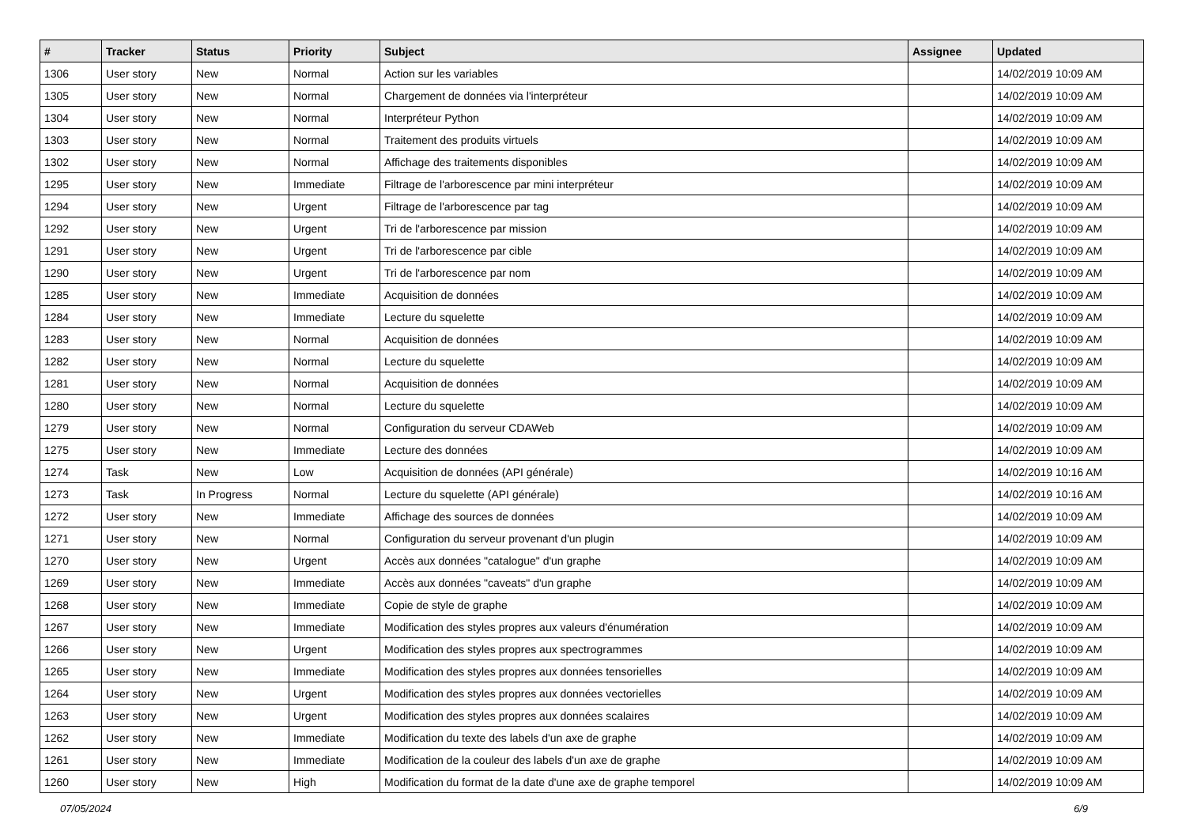| # | Tracker | Status | Priority | Subject | Assignee | Updated |
| --- | --- | --- | --- | --- | --- | --- |
| 1306 | User story | New | Normal | Action sur les variables | | 14/02/2019 10:09 AM |
| 1305 | User story | New | Normal | Chargement de données via l'interpréteur | | 14/02/2019 10:09 AM |
| 1304 | User story | New | Normal | Interpréteur Python | | 14/02/2019 10:09 AM |
| 1303 | User story | New | Normal | Traitement des produits virtuels | | 14/02/2019 10:09 AM |
| 1302 | User story | New | Normal | Affichage des traitements disponibles | | 14/02/2019 10:09 AM |
| 1295 | User story | New | Immediate | Filtrage de l'arborescence par mini interpréteur | | 14/02/2019 10:09 AM |
| 1294 | User story | New | Urgent | Filtrage de l'arborescence par tag | | 14/02/2019 10:09 AM |
| 1292 | User story | New | Urgent | Tri de l'arborescence par mission | | 14/02/2019 10:09 AM |
| 1291 | User story | New | Urgent | Tri de l'arborescence par cible | | 14/02/2019 10:09 AM |
| 1290 | User story | New | Urgent | Tri de l'arborescence par nom | | 14/02/2019 10:09 AM |
| 1285 | User story | New | Immediate | Acquisition de données | | 14/02/2019 10:09 AM |
| 1284 | User story | New | Immediate | Lecture du squelette | | 14/02/2019 10:09 AM |
| 1283 | User story | New | Normal | Acquisition de données | | 14/02/2019 10:09 AM |
| 1282 | User story | New | Normal | Lecture du squelette | | 14/02/2019 10:09 AM |
| 1281 | User story | New | Normal | Acquisition de données | | 14/02/2019 10:09 AM |
| 1280 | User story | New | Normal | Lecture du squelette | | 14/02/2019 10:09 AM |
| 1279 | User story | New | Normal | Configuration du serveur CDAWeb | | 14/02/2019 10:09 AM |
| 1275 | User story | New | Immediate | Lecture des données | | 14/02/2019 10:09 AM |
| 1274 | Task | New | Low | Acquisition de données (API générale) | | 14/02/2019 10:16 AM |
| 1273 | Task | In Progress | Normal | Lecture du squelette (API générale) | | 14/02/2019 10:16 AM |
| 1272 | User story | New | Immediate | Affichage des sources de données | | 14/02/2019 10:09 AM |
| 1271 | User story | New | Normal | Configuration du serveur provenant d'un plugin | | 14/02/2019 10:09 AM |
| 1270 | User story | New | Urgent | Accès aux données "catalogue" d'un graphe | | 14/02/2019 10:09 AM |
| 1269 | User story | New | Immediate | Accès aux données "caveats" d'un graphe | | 14/02/2019 10:09 AM |
| 1268 | User story | New | Immediate | Copie de style de graphe | | 14/02/2019 10:09 AM |
| 1267 | User story | New | Immediate | Modification des styles propres aux valeurs d'énumération | | 14/02/2019 10:09 AM |
| 1266 | User story | New | Urgent | Modification des styles propres aux spectrogrammes | | 14/02/2019 10:09 AM |
| 1265 | User story | New | Immediate | Modification des styles propres aux données tensorielles | | 14/02/2019 10:09 AM |
| 1264 | User story | New | Urgent | Modification des styles propres aux données vectorielles | | 14/02/2019 10:09 AM |
| 1263 | User story | New | Urgent | Modification des styles propres aux données scalaires | | 14/02/2019 10:09 AM |
| 1262 | User story | New | Immediate | Modification du texte des labels d'un axe de graphe | | 14/02/2019 10:09 AM |
| 1261 | User story | New | Immediate | Modification de la couleur des labels d'un axe de graphe | | 14/02/2019 10:09 AM |
| 1260 | User story | New | High | Modification du format de la date d'une axe de graphe temporel | | 14/02/2019 10:09 AM |
07/05/2024 6/9